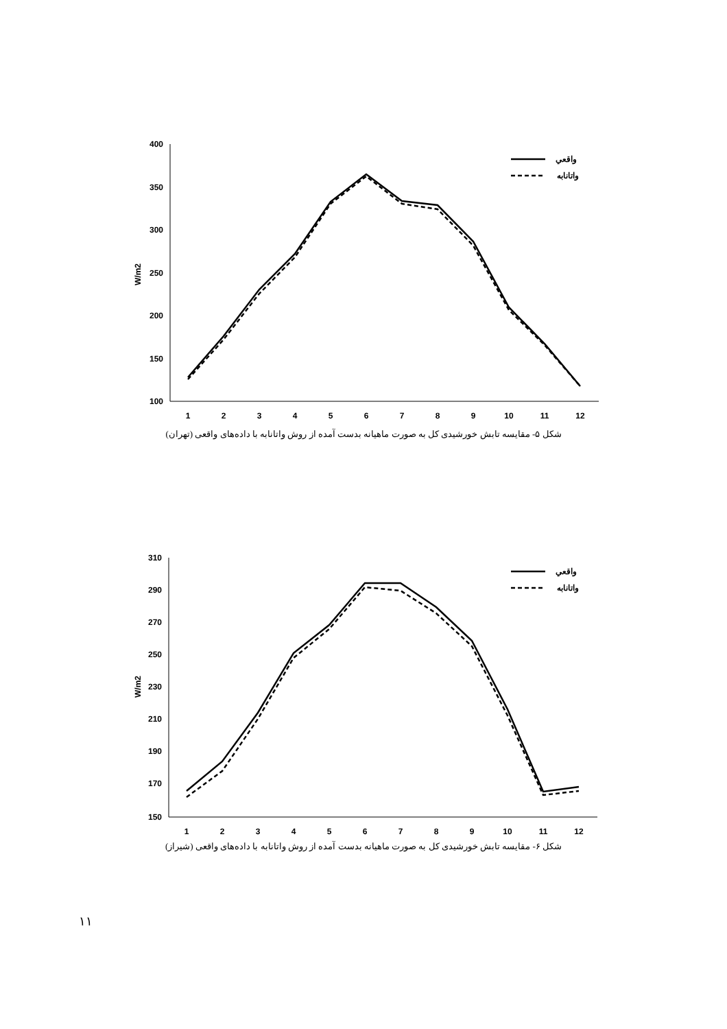400
350
300
250
200
150
100
W/m2
1
2
3
4
5
6
7
8
9
10
11
12
واقعي
واتانابه
شکل ۵- مقایسه تابش خورشیدی کل به صورت ماهیانه بدست آمده از روش واتانابه با داده‌های واقعی (تهران)
310
290
270
250
230
210
190
170
150
W/m2
1
2
3
4
5
6
7
8
9
10
11
12
واقعي
واتانابه
شکل ۶- مقایسه تابش خورشیدی کل به صورت ماهیانه بدست آمده از روش واتانابه با داده‌های واقعی (شیراز)
۱۱